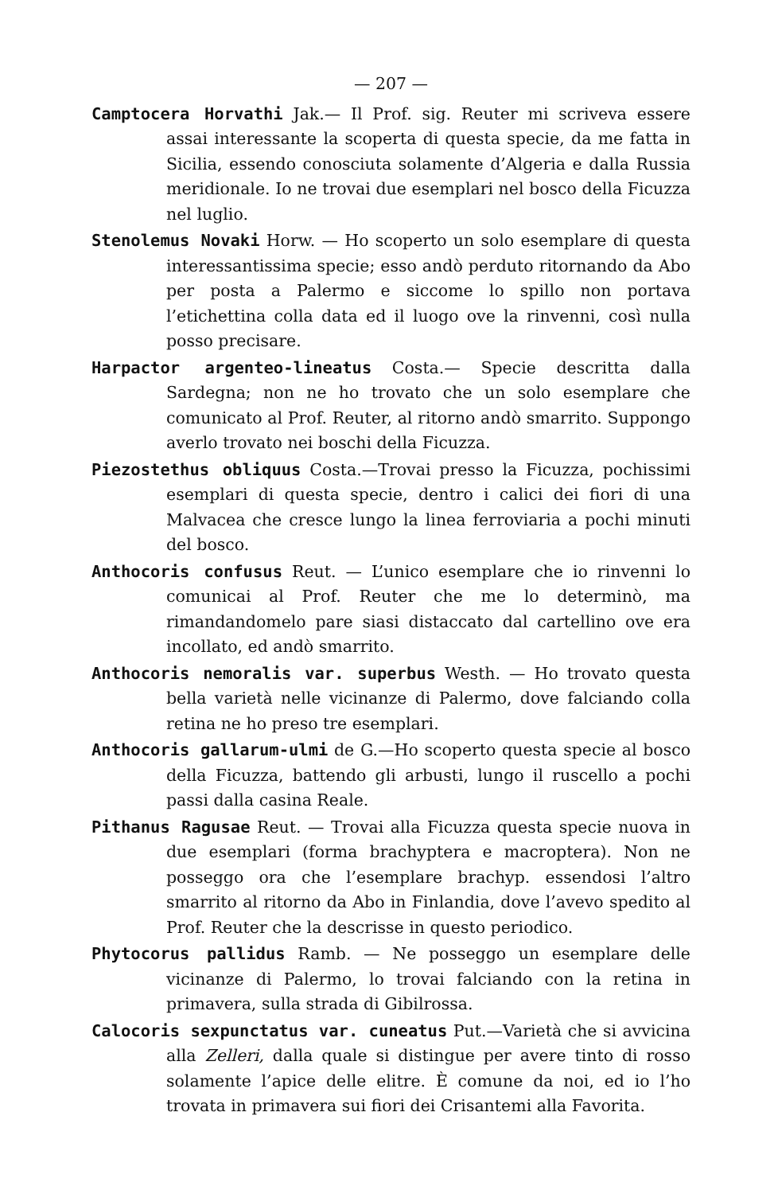— 207 —
Camptocera Horvathi Jak.— Il Prof. sig. Reuter mi scriveva essere assai interessante la scoperta di questa specie, da me fatta in Sicilia, essendo conosciuta solamente d’Algeria e dalla Russia meridionale. Io ne trovai due esemplari nel bosco della Ficuzza nel luglio.
Stenolemus Novaki Horw. — Ho scoperto un solo esemplare di questa interessantissima specie; esso andò perduto ritornando da Abo per posta a Palermo e siccome lo spillo non portava l’etichettina colla data ed il luogo ove la rinvenni, così nulla posso precisare.
Harpactor argenteo-lineatus Costa.— Specie descritta dalla Sardegna; non ne ho trovato che un solo esemplare che comunicato al Prof. Reuter, al ritorno andò smarrito. Suppongo averlo trovato nei boschi della Ficuzza.
Piezostethus obliquus Costa.—Trovai presso la Ficuzza, pochissimi esemplari di questa specie, dentro i calici dei fiori di una Malvacea che cresce lungo la linea ferroviaria a pochi minuti del bosco.
Anthocoris confusus Reut. — L’unico esemplare che io rinvenni lo comunicai al Prof. Reuter che me lo determinò, ma rimandandomelo pare siasi distaccato dal cartellino ove era incollato, ed andò smarrito.
Anthocoris nemoralis var. superbus Westh. — Ho trovato questa bella varietà nelle vicinanze di Palermo, dove falciando colla retina ne ho preso tre esemplari.
Anthocoris gallarum-ulmi de G.—Ho scoperto questa specie al bosco della Ficuzza, battendo gli arbusti, lungo il ruscello a pochi passi dalla casina Reale.
Pithanus Ragusae Reut. — Trovai alla Ficuzza questa specie nuova in due esemplari (forma brachyptera e macroptera). Non ne posseggo ora che l’esemplare brachyp. essendosi l’altro smarrito al ritorno da Abo in Finlandia, dove l’avevo spedito al Prof. Reuter che la descrisse in questo periodico.
Phytocorus pallidus Ramb. — Ne posseggo un esemplare delle vicinanze di Palermo, lo trovai falciando con la retina in primavera, sulla strada di Gibilrossa.
Calocoris sexpunctatus var. cuneatus Put.—Varietà che si avvicina alla Zelleri, dalla quale si distingue per avere tinto di rosso solamente l’apice delle elitre. È comune da noi, ed io l’ho trovata in primavera sui fiori dei Crisantemi alla Favorita.